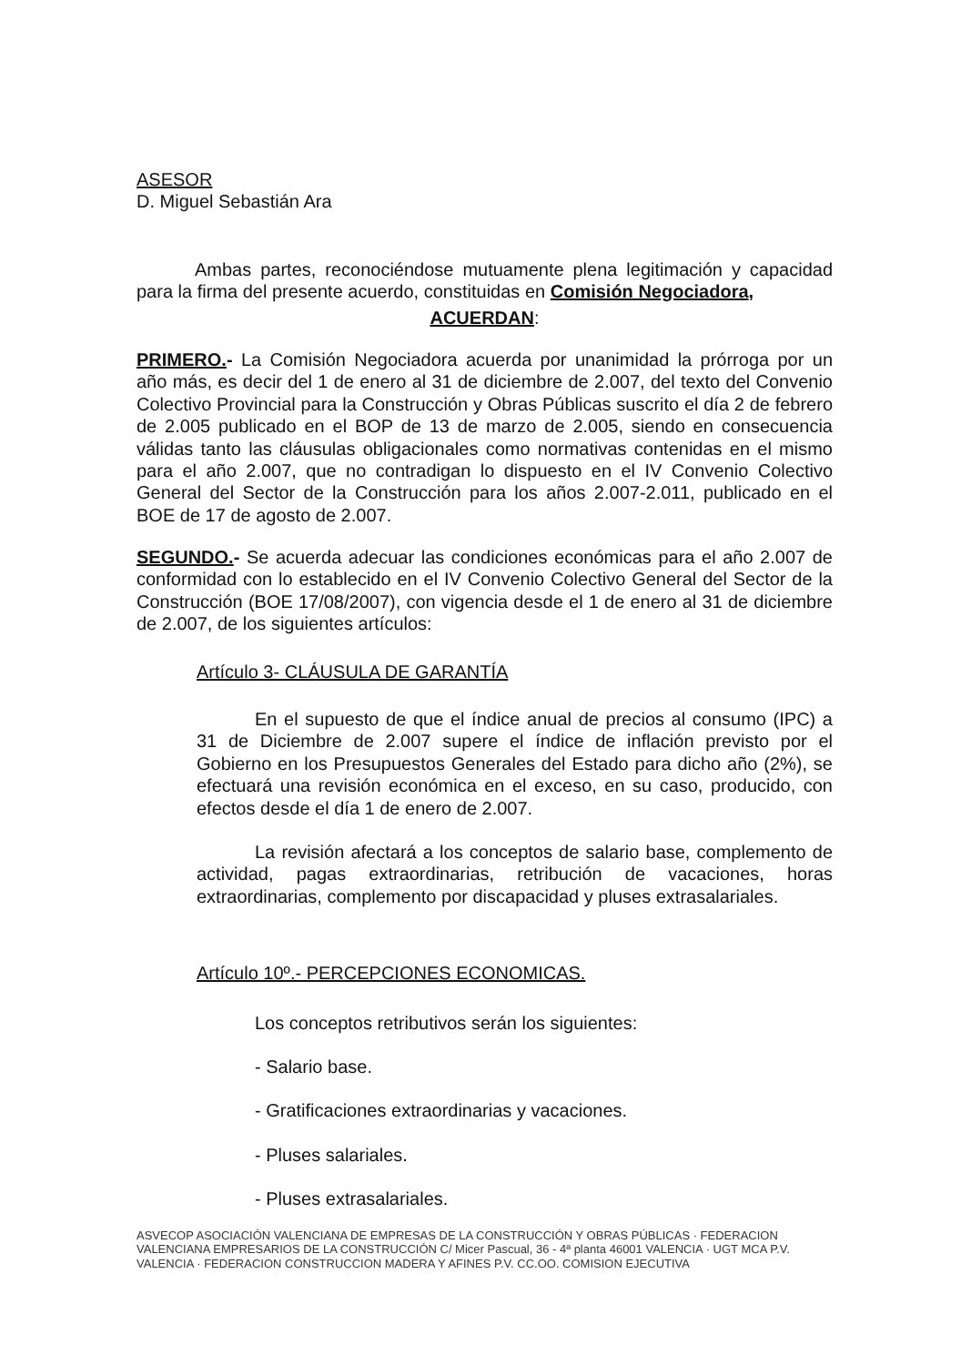ASESOR
D. Miguel Sebastián Ara
Ambas partes, reconociéndose mutuamente plena legitimación y capacidad para la firma del presente acuerdo, constituidas en Comisión Negociadora,
ACUERDAN:
PRIMERO.- La Comisión Negociadora acuerda por unanimidad la prórroga por un año más, es decir del 1 de enero al 31 de diciembre de 2.007, del texto del Convenio Colectivo Provincial para la Construcción y Obras Públicas suscrito el día 2 de febrero de 2.005 publicado en el BOP de 13 de marzo de 2.005, siendo en consecuencia válidas tanto las cláusulas obligacionales como normativas contenidas en el mismo para el año 2.007, que no contradigan lo dispuesto en el IV Convenio Colectivo General del Sector de la Construcción para los años 2.007-2.011, publicado en el BOE de 17 de agosto de 2.007.
SEGUNDO.- Se acuerda adecuar las condiciones económicas para el año 2.007 de conformidad con lo establecido en el IV Convenio Colectivo General del Sector de la Construcción (BOE 17/08/2007), con vigencia desde el 1 de enero al 31 de diciembre de 2.007, de los siguientes artículos:
Artículo 3- CLÁUSULA DE GARANTÍA
En el supuesto de que el índice anual de precios al consumo (IPC) a 31 de Diciembre de 2.007 supere el índice de inflación previsto por el Gobierno en los Presupuestos Generales del Estado para dicho año (2%), se efectuará una revisión económica en el exceso, en su caso, producido, con efectos desde el día 1 de enero de 2.007.
La revisión afectará a los conceptos de salario base, complemento de actividad, pagas extraordinarias, retribución de vacaciones, horas extraordinarias, complemento por discapacidad y pluses extrasalariales.
Artículo 10º.- PERCEPCIONES ECONOMICAS.
Los conceptos retributivos serán los siguientes:
- Salario base.
- Gratificaciones extraordinarias y vacaciones.
- Pluses salariales.
- Pluses extrasalariales.
ASVECOP ASOCIACIÓN VALENCIANA DE EMPRESAS DE LA CONSTRUCCIÓN Y OBRAS PÚBLICAS · FEDERACION VALENCIANA EMPRESARIOS DE LA CONSTRUCCIÓN C/ Micer Pascual, 36 - 4ª planta 46001 VALENCIA · UGT MCA P.V. VALENCIA · FEDERACION CONSTRUCCION MADERA Y AFINES P.V. CC.OO. COMISION EJECUTIVA